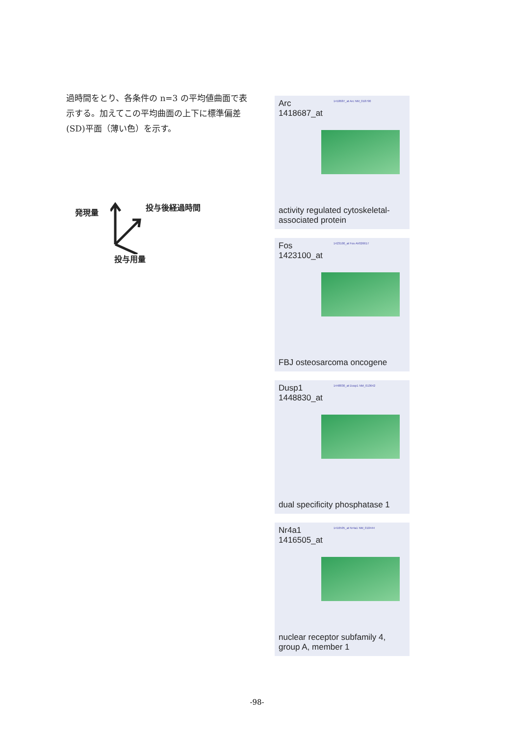過時間をとり、各条件の n=3 の平均値曲面で表示する。加えてこの平均曲面の上下に標準偏差(SD)平面（薄い色）を示す。
発現量
投与後経過時間
投与用量
Arc
1418687_at
1418687_at Arc NM_018790
activity regulated cytoskeletal-associated protein
Fos
1423100_at
1423100_at Fos AV026617
FBJ osteosarcoma oncogene
Dusp1
1448830_at
1448830_at Dusp1 NM_013642
dual specificity phosphatase 1
Nr4a1
1416505_at
1416505_at Nr4a1 NM_010444
nuclear receptor subfamily 4, group A, member 1
-98-